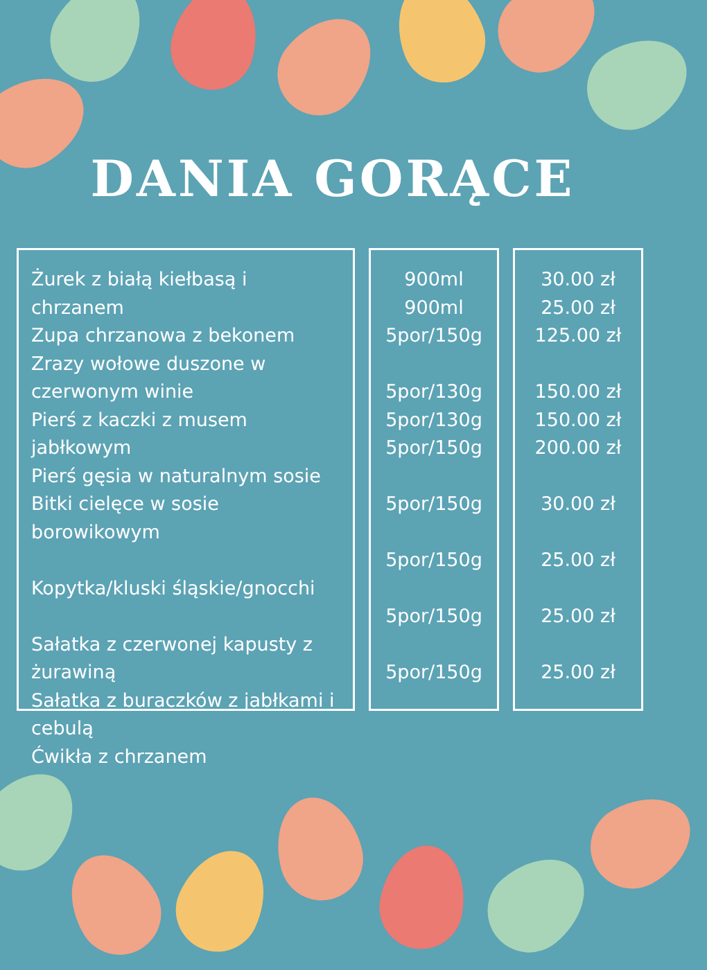DANIA GORĄCE
Żurek z białą kiełbasą i chrzanem
Zupa chrzanowa z bekonem
Zrazy wołowe duszone w czerwonym winie
Pierś z kaczki z musem jabłkowym
Pierś gęsia w naturalnym sosie
Bitki cielęce w sosie borowikowym
Kopytka/kluski śląskie/gnocchi
Sałatka z czerwonej kapusty z żurawiną
Sałatka z buraczków z jabłkami i cebulą
Ćwikła z chrzanem
900ml
900ml
5por/150g
5por/130g
5por/130g
5por/150g
5por/150g
5por/150g
5por/150g
5por/150g
30.00 zł
25.00 zł
125.00 zł
150.00 zł
150.00 zł
200.00 zł
30.00 zł
25.00 zł
25.00 zł
25.00 zł